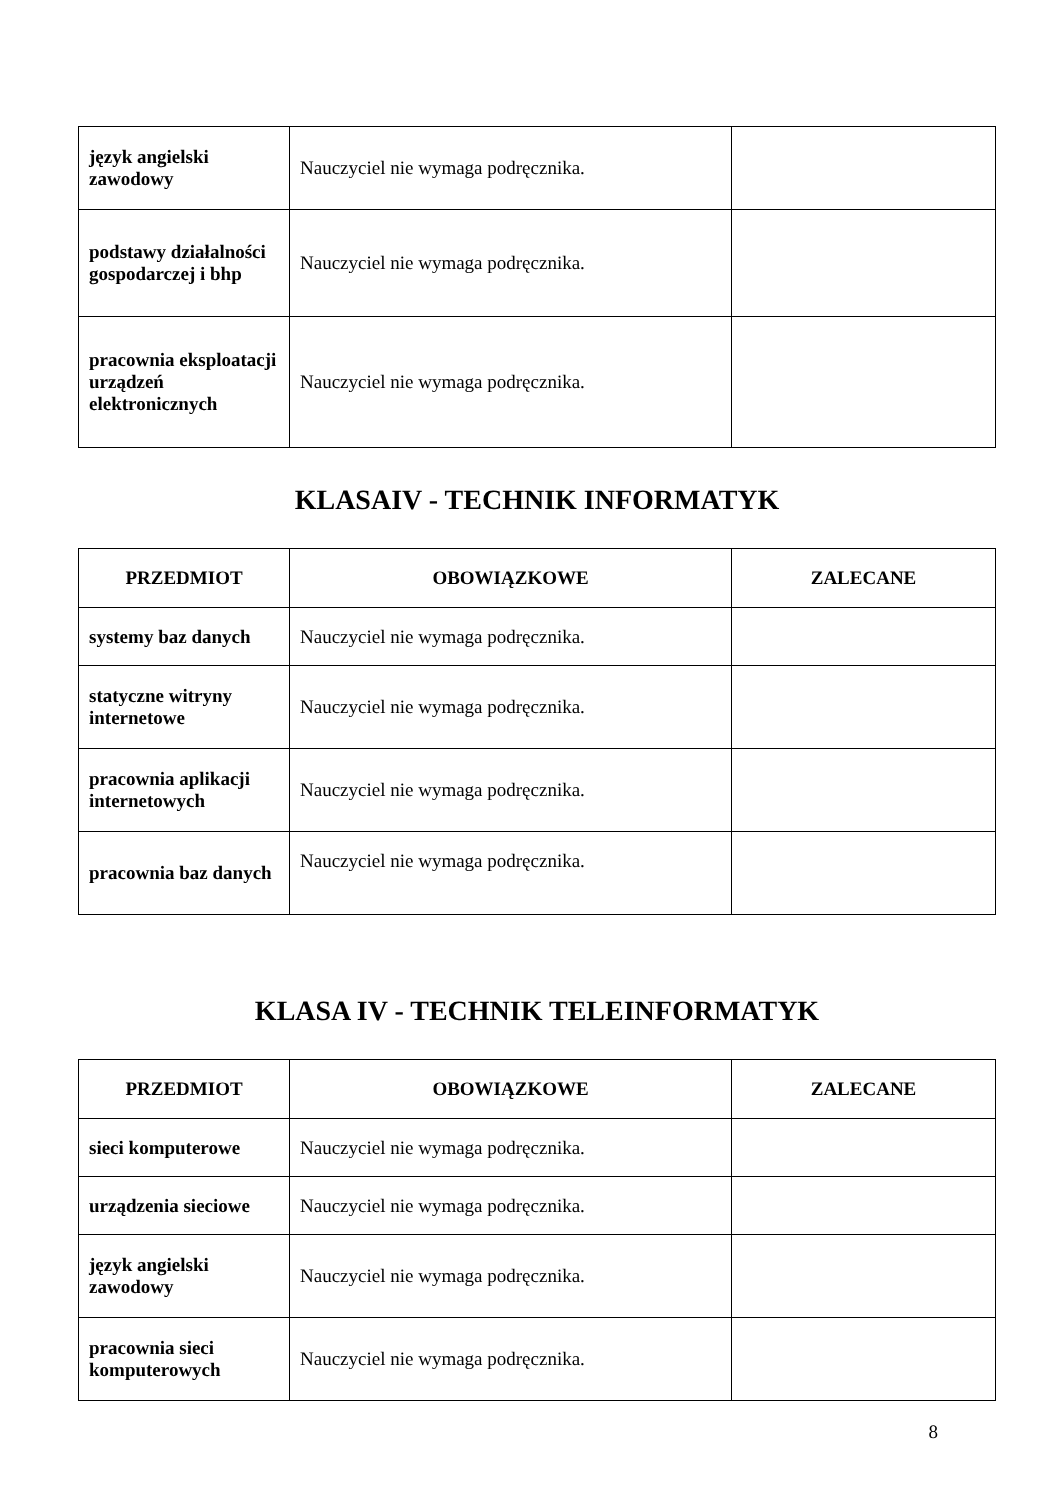| język angielski zawodowy | Nauczyciel nie wymaga podręcznika. | |
| podstawy działalności gospodarczej i bhp | Nauczyciel nie wymaga podręcznika. | |
| pracownia eksploatacji urządzeń elektronicznych | Nauczyciel nie wymaga podręcznika. | |
KLASAIV - TECHNIK INFORMATYK
| PRZEDMIOT | OBOWIĄZKOWE | ZALECANE |
| --- | --- | --- |
| systemy baz danych | Nauczyciel nie wymaga podręcznika. | |
| statyczne witryny internetowe | Nauczyciel nie wymaga podręcznika. | |
| pracownia aplikacji internetowych | Nauczyciel nie wymaga podręcznika. | |
| pracownia baz danych | Nauczyciel nie wymaga podręcznika. | |
KLASA IV - TECHNIK TELEINFORMATYK
| PRZEDMIOT | OBOWIĄZKOWE | ZALECANE |
| --- | --- | --- |
| sieci komputerowe | Nauczyciel nie wymaga podręcznika. | |
| urządzenia sieciowe | Nauczyciel nie wymaga podręcznika. | |
| język angielski zawodowy | Nauczyciel nie wymaga podręcznika. | |
| pracownia sieci komputerowych | Nauczyciel nie wymaga podręcznika. | |
8